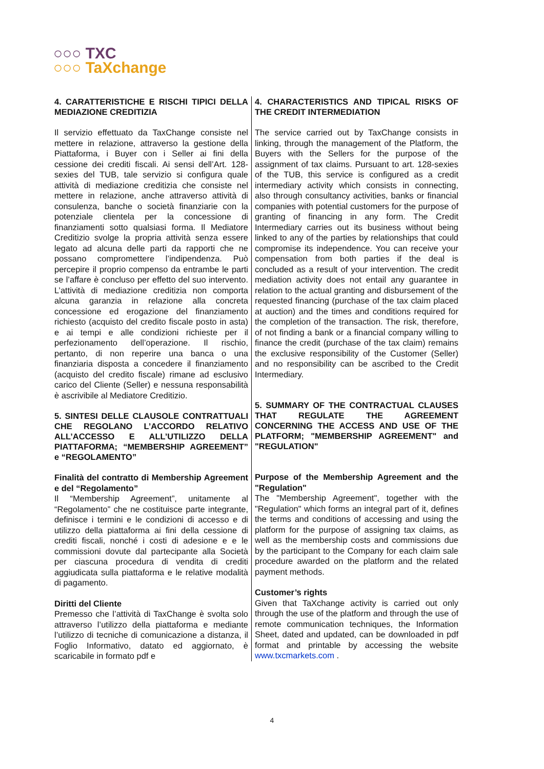○○○ TXC
○○○ TaXchange
| 4. CARATTERISTICHE E RISCHI TIPICI DELLA MEDIAZIONE CREDITIZIA Il servizio effettuato da TaxChange consiste nel mettere in relazione, attraverso la gestione della Piattaforma, i Buyer con i Seller ai fini della cessione dei crediti fiscali. Ai sensi dell’Art. 128-sexies del TUB, tale servizio si configura quale attività di mediazione creditizia che consiste nel mettere in relazione, anche attraverso attività di consulenza, banche o società finanziarie con la potenziale clientela per la concessione di finanziamenti sotto qualsiasi forma. Il Mediatore Creditizio svolge la propria attività senza essere legato ad alcuna delle parti da rapporti che ne possano compromettere l’indipendenza. Può percepire il proprio compenso da entrambe le parti se l’affare è concluso per effetto del suo intervento. L’attività di mediazione creditizia non comporta alcuna garanzia in relazione alla concreta concessione ed erogazione del finanziamento richiesto (acquisto del credito fiscale posto in asta) e ai tempi e alle condizioni richieste per il perfezionamento dell’operazione. Il rischio, pertanto, di non reperire una banca o una finanziaria disposta a concedere il finanziamento (acquisto del credito fiscale) rimane ad esclusivo carico del Cliente (Seller) e nessuna responsabilità è ascrivibile al Mediatore Creditizio. 5. SINTESI DELLE CLAUSOLE CONTRATTUALI CHE REGOLANO L’ACCORDO RELATIVO ALL’ACCESSO E ALL’UTILIZZO DELLA PIATTAFORMA; “MEMBERSHIP AGREEMENT” e “REGOLAMENTO” Finalità del contratto di Membership Agreement e del “Regolamento” Il “Membership Agreement”, unitamente al “Regolamento” che ne costituisce parte integrante, definisce i termini e le condizioni di accesso e di utilizzo della piattaforma ai fini della cessione di crediti fiscali, nonché i costi di adesione e e le commissioni dovute dal partecipante alla Società per ciascuna procedura di vendita di crediti aggiudicata sulla piattaforma e le relative modalità di pagamento. Diritti del Cliente Premesso che l’attività di TaxChange è svolta solo attraverso l’utilizzo della piattaforma e mediante l’utilizzo di tecniche di comunicazione a distanza, il Foglio Informativo, datato ed aggiornato, è scaricabile in formato pdf e | 4. CHARACTERISTICS AND TIPICAL RISKS OF THE CREDIT INTERMEDIATION The service carried out by TaxChange consists in linking, through the management of the Platform, the Buyers with the Sellers for the purpose of the assignment of tax claims. Pursuant to art. 128-sexies of the TUB, this service is configured as a credit intermediary activity which consists in connecting, also through consultancy activities, banks or financial companies with potential customers for the purpose of granting of financing in any form. The Credit Intermediary carries out its business without being linked to any of the parties by relationships that could compromise its independence. You can receive your compensation from both parties if the deal is concluded as a result of your intervention. The credit mediation activity does not entail any guarantee in relation to the actual granting and disbursement of the requested financing (purchase of the tax claim placed at auction) and the times and conditions required for the completion of the transaction. The risk, therefore, of not finding a bank or a financial company willing to finance the credit (purchase of the tax claim) remains the exclusive responsibility of the Customer (Seller) and no responsibility can be ascribed to the Credit Intermediary. 5. SUMMARY OF THE CONTRACTUAL CLAUSES THAT REGULATE THE AGREEMENT CONCERNING THE ACCESS AND USE OF THE PLATFORM; "MEMBERSHIP AGREEMENT" and "REGULATION" Purpose of the Membership Agreement and the "Regulation" The "Membership Agreement", together with the "Regulation" which forms an integral part of it, defines the terms and conditions of accessing and using the platform for the purpose of assigning tax claims, as well as the membership costs and commissions due by the participant to the Company for each claim sale procedure awarded on the platform and the related payment methods. Customer’s rights Given that TaXchange activity is carried out only through the use of the platform and through the use of remote communication techniques, the Information Sheet, dated and updated, can be downloaded in pdf format and printable by accessing the website www.txcmarkets.com . |
4